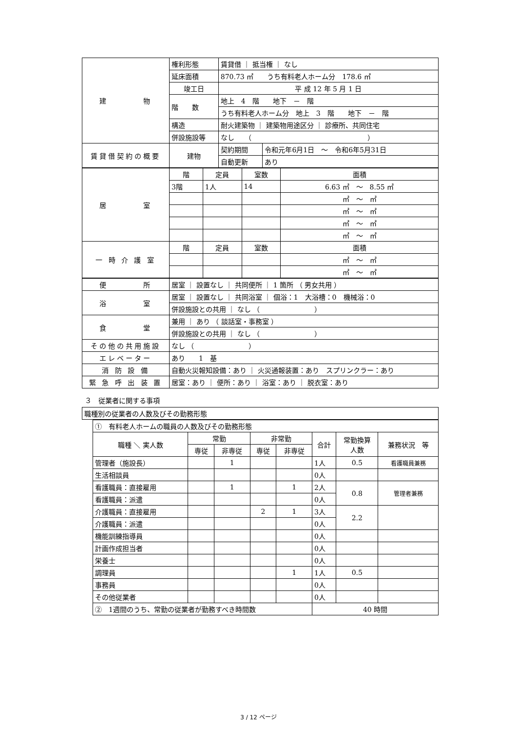| 建 物 | 権利形態 | 賃貸借 ｜ 抵当権 ｜ なし | |
| | 延床面積 | 870.73 ㎡ うち有料老人ホーム分 178.6 ㎡ | |
| | 竣工日 | 平 成 12 年 5 月 1 日 | |
| | 階 数 | 地上 4 階 地下 － 階 | |
| | | うち有料老人ホーム分 地上 3 階 地下 － 階 | |
| | 構造 | 耐火建築物 ｜ 建築物用途区分 ｜ 診療所、共同住宅 | |
| | 併設施設等 | なし （ ） | |
| 賃貸借契約の概要 | 建物 | 契約期間 | 令和元年6月1日 ～ 令和6年5月31日 |
| | | 自動更新 | あり |
| 居 室 | 階 | 定員 | 室数 | 面積 |
| | 3階 | 1人 | 14 | 6.63 ㎡ ～ 8.55 ㎡ |
| | | | | ㎡ ～ ㎡ |
| | | | | ㎡ ～ ㎡ |
| | | | | ㎡ ～ ㎡ |
| | | | | ㎡ ～ ㎡ |
| 一 時 介 護 室 | 階 | 定員 | 室数 | 面積 |
| | | | | ㎡ ～ ㎡ |
| | | | | ㎡ ～ ㎡ |
| 便 所 | 居室 ｜ 設置なし ｜ 共同便所 ｜ 1 箇所 （ 男女共用 ） |
| 浴 室 | 居室 ｜ 設置なし ｜ 共同浴室 ｜ 個浴：1 大浴槽：0 機械浴：0 |
| | 併設施設との共用 ｜ なし （ ） |
| 食 堂 | 兼用 ｜ あり （ 談話室・事務室 ） |
| | 併設施設との共用 ｜ なし （ ） |
| その他の共用施設 | なし （ ） |
| エレベーター | あり 1 基 |
| 消 防 設 備 | 自動火災報知設備：あり ｜ 火災通報装置：あり スプリンクラー：あり |
| 緊 急 呼 出 装 置 | 居室：あり ｜ 便所：あり ｜ 浴室：あり ｜ 脱衣室：あり |
３　従業者に関する事項
| 職種別の従業者の人数及びその勤務形態 |
| ① 有料老人ホームの職員の人数及びその勤務形態 | | | | | | | |
| 職種 ＼ 実人数 | 常勤 | | 非常勤 | | 合計 | 常勤換算 人数 | 兼務状況 等 |
| | 専従 | 非専従 | 専従 | 非専従 | | | |
| 管理者（施設長） | | 1 | | | 1人 | 0.5 | 看護職員兼務 |
| 生活相談員 | | | | | 0人 | | |
| 看護職員：直接雇用 | | 1 | | 1 | 2人 | 0.8 | 管理者兼務 |
| 看護職員：派遣 | | | | | 0人 | | |
| 介護職員：直接雇用 | | | 2 | 1 | 3人 | 2.2 | |
| 介護職員：派遣 | | | | | 0人 | | |
| 機能訓練指導員 | | | | | 0人 | | |
| 計画作成担当者 | | | | | 0人 | | |
| 栄養士 | | | | | 0人 | | |
| 調理員 | | | | 1 | 1人 | 0.5 | |
| 事務員 | | | | | 0人 | | |
| その他従業者 | | | | | 0人 | | |
| ② 1週間のうち、常勤の従業者が勤務すべき時間数 | | | | | 40 時間 | | |
3 / 12 ページ